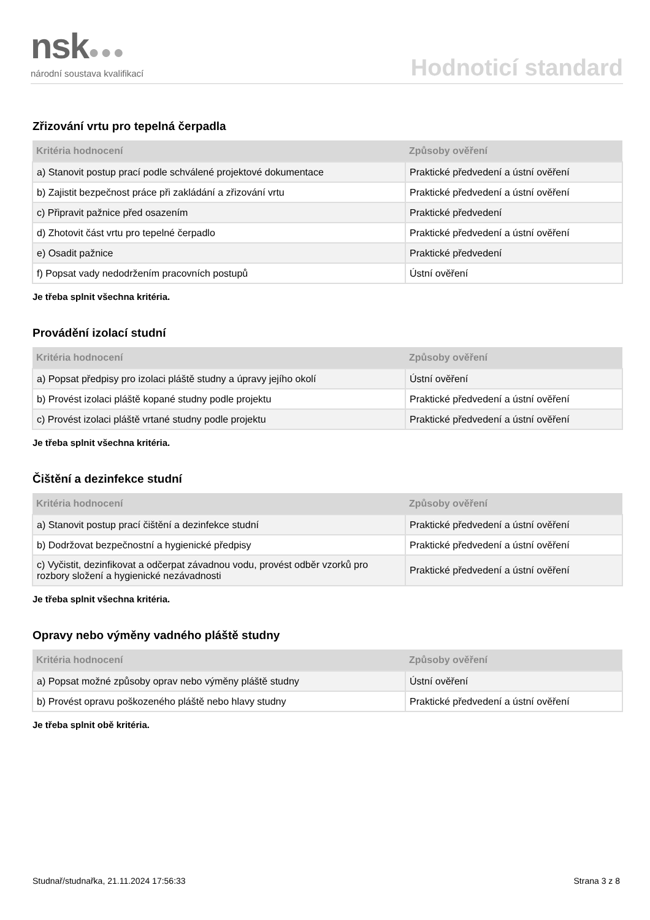nsk●●●
národní soustava kvalifikací
Hodnoticí standard
Zřizování vrtu pro tepelná čerpadla
| Kritéria hodnocení | Způsoby ověření |
| --- | --- |
| a) Stanovit postup prací podle schválené projektové dokumentace | Praktické předvedení a ústní ověření |
| b) Zajistit bezpečnost práce při zakládání a zřizování vrtu | Praktické předvedení a ústní ověření |
| c) Připravit pažnice před osazením | Praktické předvedení |
| d) Zhotovit část vrtu pro tepelné čerpadlo | Praktické předvedení a ústní ověření |
| e) Osadit pažnice | Praktické předvedení |
| f) Popsat vady nedodržením pracovních postupů | Ústní ověření |
Je třeba splnit všechna kritéria.
Provádění izolací studní
| Kritéria hodnocení | Způsoby ověření |
| --- | --- |
| a) Popsat předpisy pro izolaci pláště studny a úpravy jejího okolí | Ústní ověření |
| b) Provést izolaci pláště kopané studny podle projektu | Praktické předvedení a ústní ověření |
| c) Provést izolaci pláště vrtané studny podle projektu | Praktické předvedení a ústní ověření |
Je třeba splnit všechna kritéria.
Čištění a dezinfekce studní
| Kritéria hodnocení | Způsoby ověření |
| --- | --- |
| a) Stanovit postup prací čištění a dezinfekce studní | Praktické předvedení a ústní ověření |
| b) Dodržovat bezpečnostní a hygienické předpisy | Praktické předvedení a ústní ověření |
| c) Vyčistit, dezinfikovat a odčerpat závadnou vodu, provést odběr vzorků pro rozbory složení a hygienické nezávadnosti | Praktické předvedení a ústní ověření |
Je třeba splnit všechna kritéria.
Opravy nebo výměny vadného pláště studny
| Kritéria hodnocení | Způsoby ověření |
| --- | --- |
| a) Popsat možné způsoby oprav nebo výměny pláště studny | Ústní ověření |
| b) Provést opravu poškozeného pláště nebo hlavy studny | Praktické předvedení a ústní ověření |
Je třeba splnit obě kritéria.
Studnař/studnařka, 21.11.2024 17:56:33 Strana 3 z 8